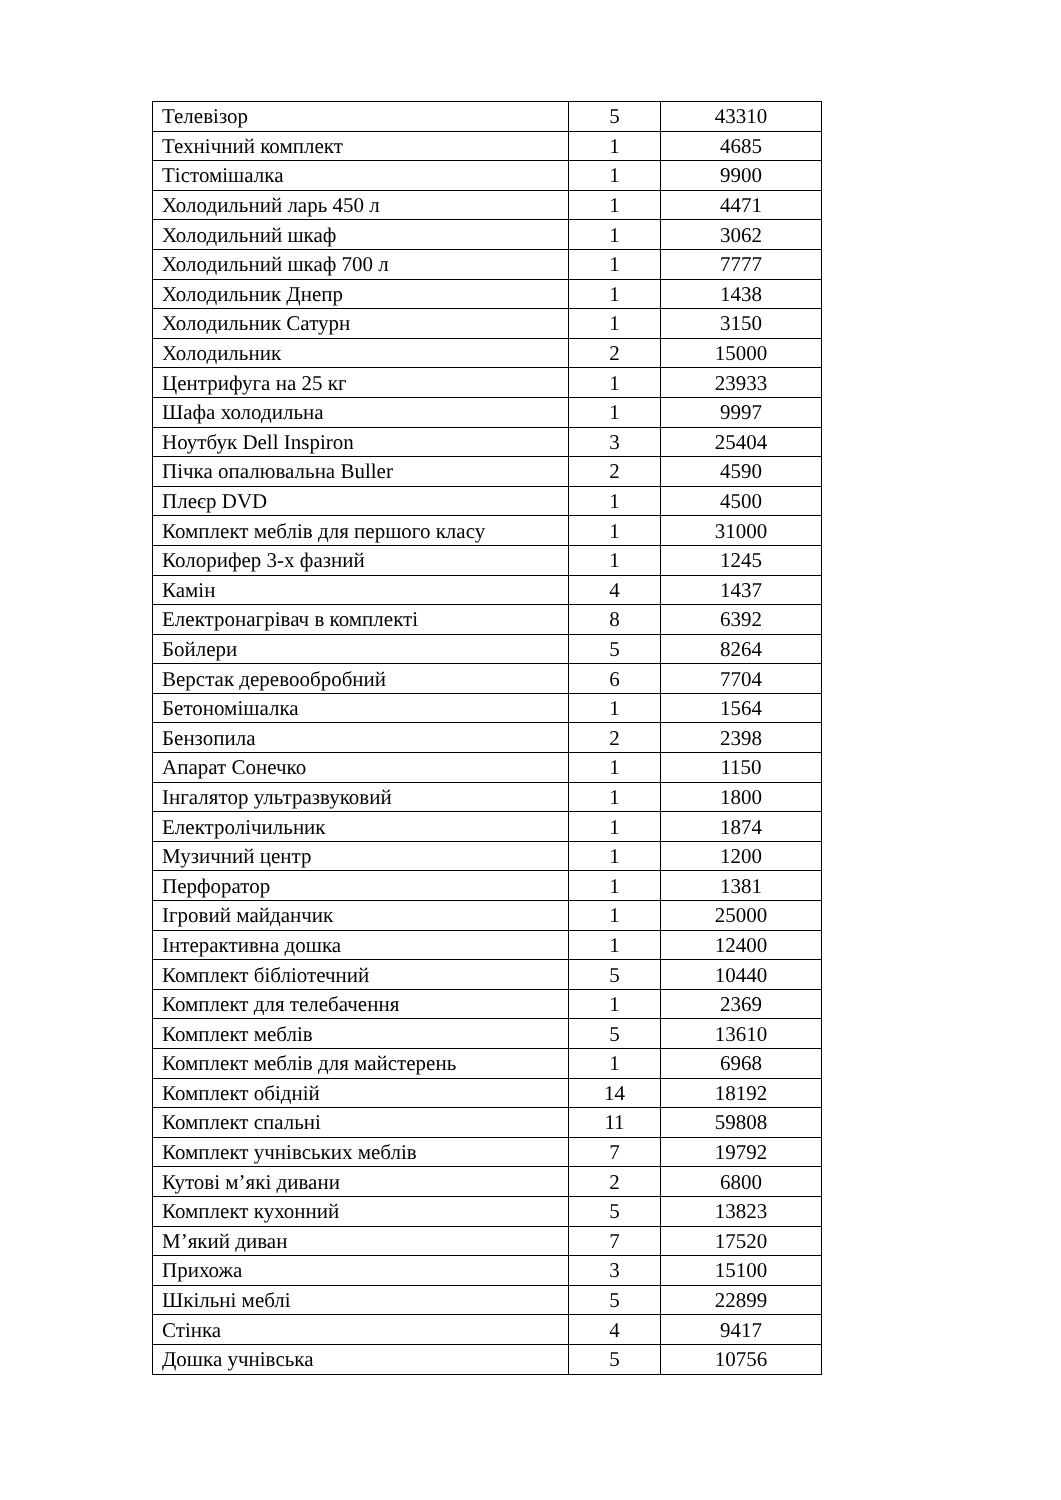| Телевізор | 5 | 43310 |
| Технічний комплект | 1 | 4685 |
| Тістомішалка | 1 | 9900 |
| Холодильний ларь 450 л | 1 | 4471 |
| Холодильний шкаф | 1 | 3062 |
| Холодильний шкаф 700 л | 1 | 7777 |
| Холодильник Днепр | 1 | 1438 |
| Холодильник Сатурн | 1 | 3150 |
| Холодильник | 2 | 15000 |
| Центрифуга на 25 кг | 1 | 23933 |
| Шафа холодильна | 1 | 9997 |
| Ноутбук Dell Inspiron | 3 | 25404 |
| Пічка опалювальна Buller | 2 | 4590 |
| Плеєр DVD | 1 | 4500 |
| Комплект меблів для першого класу | 1 | 31000 |
| Колорифер 3-х фазний | 1 | 1245 |
| Камін | 4 | 1437 |
| Електронагрівач в комплекті | 8 | 6392 |
| Бойлери | 5 | 8264 |
| Верстак деревообробний | 6 | 7704 |
| Бетономішалка | 1 | 1564 |
| Бензопила | 2 | 2398 |
| Апарат Сонечко | 1 | 1150 |
| Інгалятор ультразвуковий | 1 | 1800 |
| Електролічильник | 1 | 1874 |
| Музичний центр | 1 | 1200 |
| Перфоратор | 1 | 1381 |
| Ігровий майданчик | 1 | 25000 |
| Інтерактивна дошка | 1 | 12400 |
| Комплект бібліотечний | 5 | 10440 |
| Комплект для телебачення | 1 | 2369 |
| Комплект меблів | 5 | 13610 |
| Комплект меблів для майстерень | 1 | 6968 |
| Комплект обідній | 14 | 18192 |
| Комплект спальні | 11 | 59808 |
| Комплект учнівських меблів | 7 | 19792 |
| Кутові м’які дивани | 2 | 6800 |
| Комплект кухонний | 5 | 13823 |
| М’який диван | 7 | 17520 |
| Прихожа | 3 | 15100 |
| Шкільні меблі | 5 | 22899 |
| Стінка | 4 | 9417 |
| Дошка учнівська | 5 | 10756 |